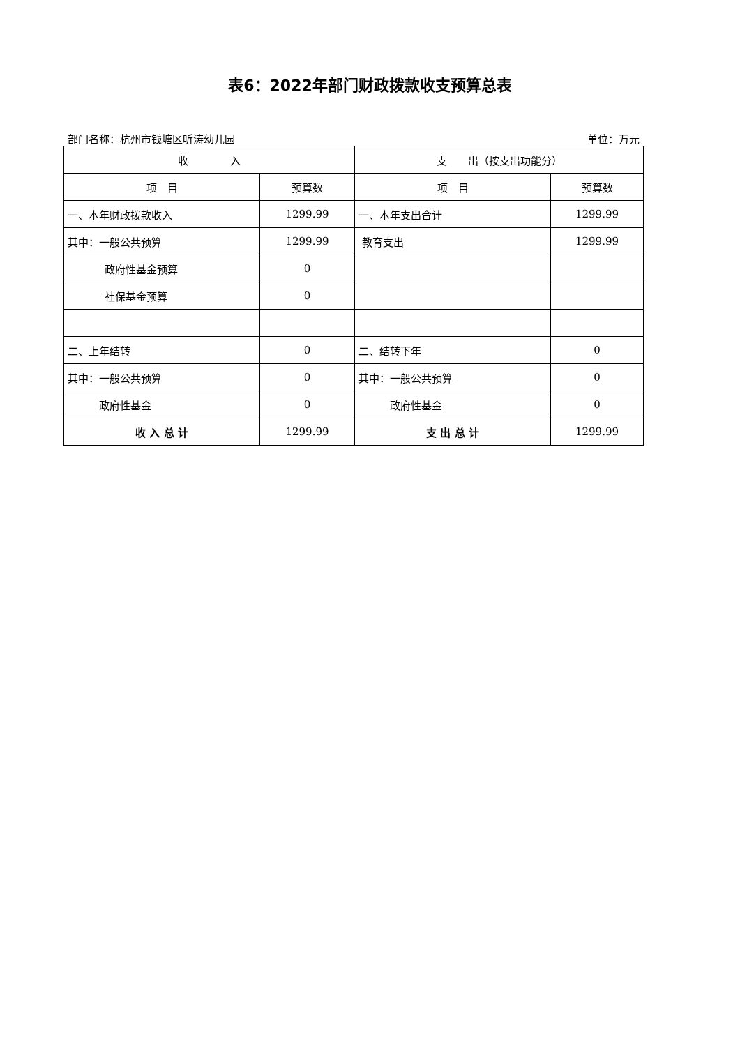表6：2022年部门财政拨款收支预算总表
部门名称：杭州市钱塘区听涛幼儿园 单位：万元
| 收 入 | | 支 出（按支出功能分） | |
| --- | --- | --- | --- |
| 项 目 | 预算数 | 项 目 | 预算数 |
| 一、本年财政拨款收入 | 1299.99 | 一、本年支出合计 | 1299.99 |
| 其中：一般公共预算 | 1299.99 | 教育支出 | 1299.99 |
| 政府性基金预算 | 0 | | |
| 社保基金预算 | 0 | | |
| 二、上年结转 | 0 | 二、结转下年 | 0 |
| 其中：一般公共预算 | 0 | 其中：一般公共预算 | 0 |
| 政府性基金 | 0 | 政府性基金 | 0 |
| 收 入 总 计 | 1299.99 | 支 出 总 计 | 1299.99 |